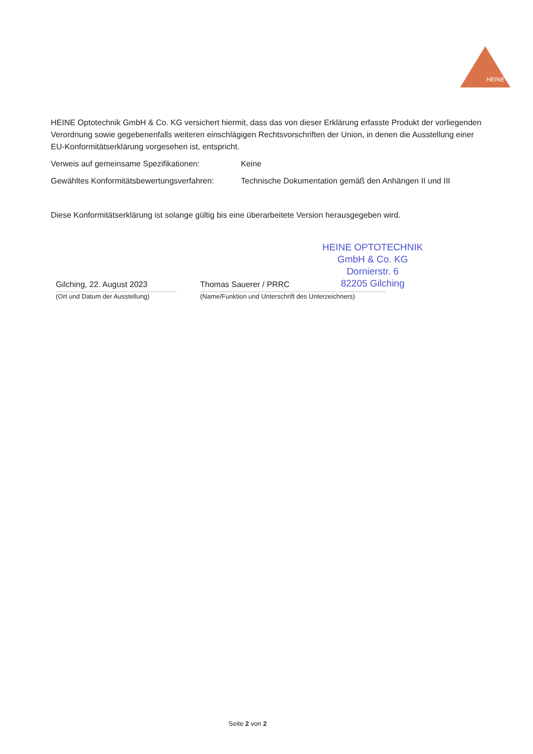HEINE
HEINE Optotechnik GmbH & Co. KG versichert hiermit, dass das von dieser Erklärung erfasste Produkt der vorliegenden Verordnung sowie gegebenenfalls weiteren einschlägigen Rechtsvorschriften der Union, in denen die Ausstellung einer EU-Konformitätserklärung vorgesehen ist, entspricht.
Verweis auf gemeinsame Spezifikationen: Keine
Gewähltes Konformitätsbewertungsverfahren:
Technische Dokumentation gemäß den Anhängen II und III
Diese Konformitätserklärung ist solange gültig bis eine überarbeitete Version herausgegeben wird.
HEINE OPTOTECHNIK
GmbH & Co. KG
Dornierstr. 6
82205 Gilching
Gilching, 22. August 2023
(Ort und Datum der Ausstellung)
Thomas Sauerer / PRRC
(Name/Funktion und Unterschrift des Unterzeichners)
Seite 2 von 2